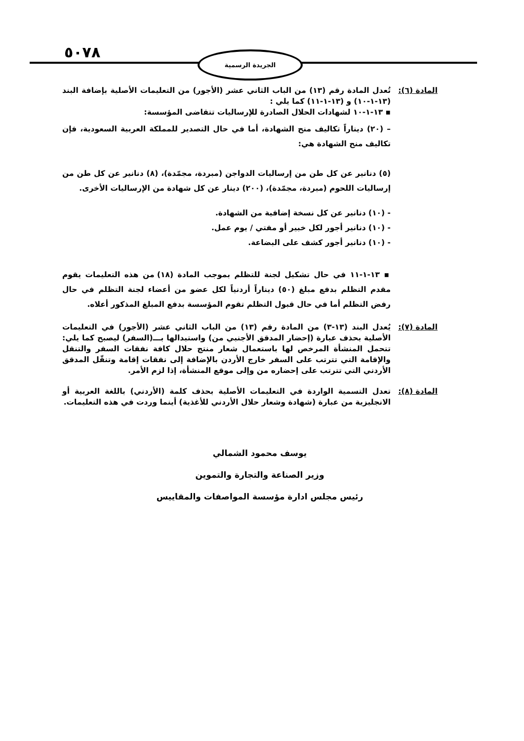٥٠٧٨ الجريدة الرسمية
المادة (٦):
تُعدل المادة رقم (١٣) من الباب الثاني عشر (الأجور) من التعليمات الأصلية بإضافة البند (١٣-١-١٠) و (١٣-١-١١) كما يلي :
▪ ١٣-١-١٠ لشهادات الحلال الصادرة للإرساليات تتقاضى المؤسسة:
– (٢٠) ديناراً تكاليف منح الشهادة، أما في حال التصدير للمملكة العربية السعودية، فإن تكاليف منح الشهادة هي:
(٥) دنانير عن كل طن من إرساليات الدواجن (مبردة، مجمّدة)، (٨) دنانير عن كل طن من إرساليات اللحوم (مبردة، مجمّدة)، (٢٠٠) دينار عن كل شهادة من الإرساليات الأخرى.
- (١٠) دنانير عن كل نسخة إضافية من الشهادة.
- (١٠) دنانير أجور لكل خبير أو مفتي / يوم عمل.
- (١٠) دنانير أجور كشف على البضاعة.
▪ ١٣-١-١١ في حال تشكيل لجنة للتظلم بموجب المادة (١٨) من هذه التعليمات يقوم مقدم التظلم بدفع مبلغ (٥٠) ديناراً أردنياً لكل عضو من أعضاء لجنة التظلم في حال رفض التظلم أما في حال قبول التظلم تقوم المؤسسة بدفع المبلغ المذكور أعلاه.
المادة (٧):
يُعدل البند (١٣-٣) من المادة رقم (١٣) من الباب الثاني عشر (الأجور) في التعليمات الأصلية بحذف عبارة (إحضار المدقق الأجنبي من) واستبدالها بـــ(السفر) ليصبح كما يلي: تتحمل المنشأة المرخص لها باستعمال شعار منتج حلال كافة نفقات السفر والتنقل والإقامة التي تترتب على السفر خارج الأردن بالإضافة إلى نفقات إقامة وتنقّل المدقق الأردني التي تترتب على إحضاره من وإلى موقع المنشأة، إذا لزم الأمر.
المادة (٨):
تعدل التسمية الواردة في التعليمات الأصلية بحذف كلمة (الأردني) باللغة العربية أو الانجليزية من عبارة (شهادة وشعار حلال الأردني للأغذية) أينما وردت في هذه التعليمات.
يوسف محمود الشمالي
وزير الصناعة والتجارة والتموين
رئيس مجلس ادارة مؤسسة المواصفات والمقاييس